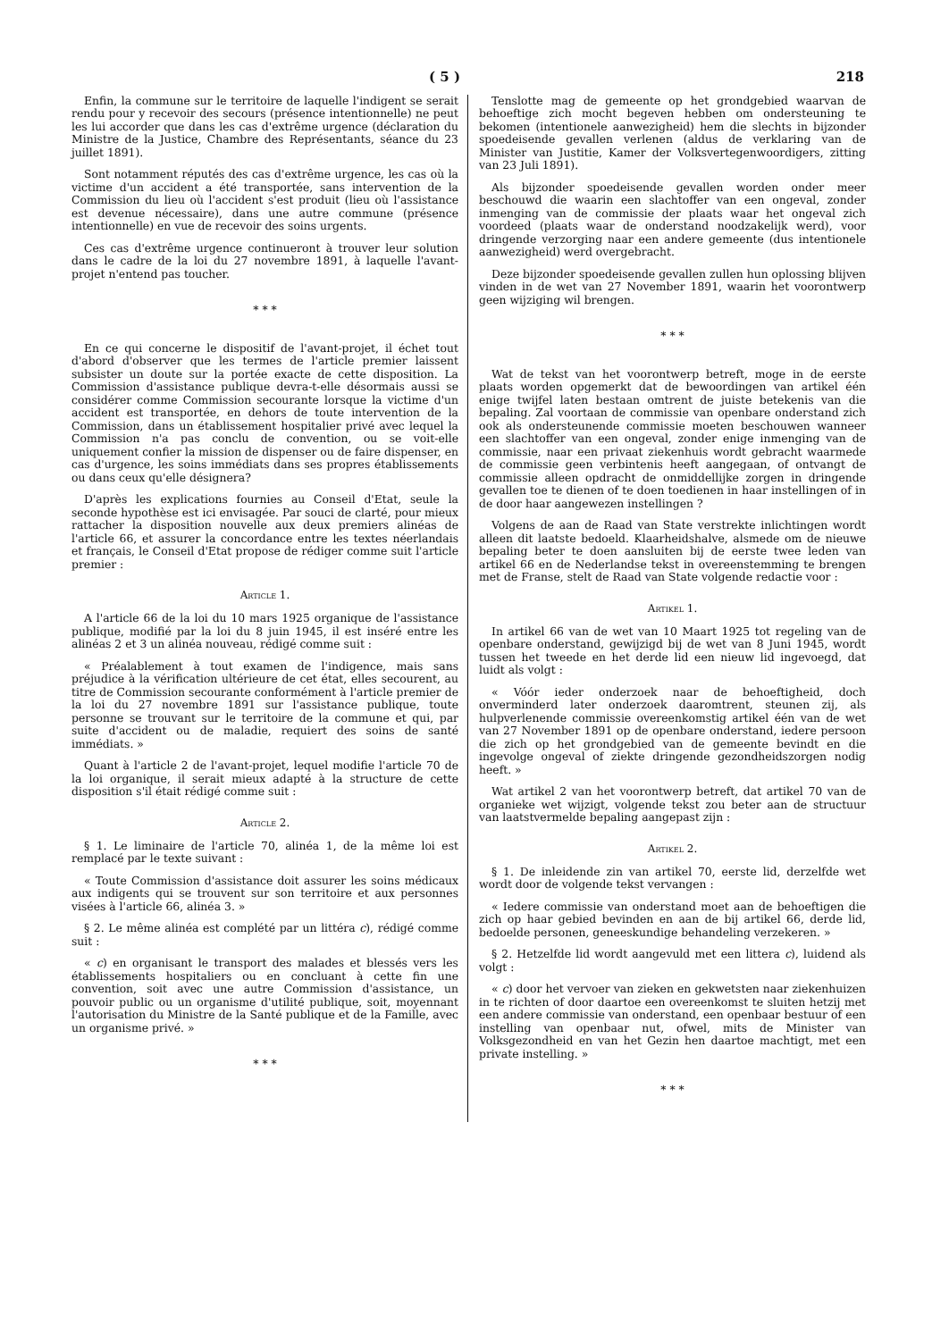( 5 ) 218
Enfin, la commune sur le territoire de laquelle l'indigent se serait rendu pour y recevoir des secours (présence intentionnelle) ne peut les lui accorder que dans les cas d'extrême urgence (déclaration du Ministre de la Justice, Chambre des Représentants, séance du 23 juillet 1891).
Sont notamment réputés des cas d'extrême urgence, les cas où la victime d'un accident a été transportée, sans intervention de la Commission du lieu où l'accident s'est produit (lieu où l'assistance est devenue nécessaire), dans une autre commune (présence intentionnelle) en vue de recevoir des soins urgents.
Ces cas d'extrême urgence continueront à trouver leur solution dans le cadre de la loi du 27 novembre 1891, à laquelle l'avant-projet n'entend pas toucher.
* * *
En ce qui concerne le dispositif de l'avant-projet, il échet tout d'abord d'observer que les termes de l'article premier laissent subsister un doute sur la portée exacte de cette disposition. La Commission d'assistance publique devra-t-elle désormais aussi se considérer comme Commission secourante lorsque la victime d'un accident est transportée, en dehors de toute intervention de la Commission, dans un établissement hospitalier privé avec lequel la Commission n'a pas conclu de convention, ou se voit-elle uniquement confier la mission de dispenser ou de faire dispenser, en cas d'urgence, les soins immédiats dans ses propres établissements ou dans ceux qu'elle désignera?
D'après les explications fournies au Conseil d'Etat, seule la seconde hypothèse est ici envisagée. Par souci de clarté, pour mieux rattacher la disposition nouvelle aux deux premiers alinéas de l'article 66, et assurer la concordance entre les textes néerlandais et français, le Conseil d'Etat propose de rédiger comme suit l'article premier :
Article 1.
A l'article 66 de la loi du 10 mars 1925 organique de l'assistance publique, modifié par la loi du 8 juin 1945, il est inséré entre les alinéas 2 et 3 un alinéa nouveau, rédigé comme suit :
« Préalablement à tout examen de l'indigence, mais sans préjudice à la vérification ultérieure de cet état, elles secourent, au titre de Commission secourante conformément à l'article premier de la loi du 27 novembre 1891 sur l'assistance publique, toute personne se trouvant sur le territoire de la commune et qui, par suite d'accident ou de maladie, requiert des soins de santé immédiats. »
Quant à l'article 2 de l'avant-projet, lequel modifie l'article 70 de la loi organique, il serait mieux adapté à la structure de cette disposition s'il était rédigé comme suit :
Article 2.
§ 1. Le liminaire de l'article 70, alinéa 1, de la même loi est remplacé par le texte suivant :
« Toute Commission d'assistance doit assurer les soins médicaux aux indigents qui se trouvent sur son territoire et aux personnes visées à l'article 66, alinéa 3. »
§ 2. Le même alinéa est complété par un littéra c), rédigé comme suit :
« c) en organisant le transport des malades et blessés vers les établissements hospitaliers ou en concluant à cette fin une convention, soit avec une autre Commission d'assistance, un pouvoir public ou un organisme d'utilité publique, soit, moyennant l'autorisation du Ministre de la Santé publique et de la Famille, avec un organisme privé. »
* * *
Tenslotte mag de gemeente op het grondgebied waarvan de behoeftige zich mocht begeven hebben om ondersteuning te bekomen (intentionele aanwezigheid) hem die slechts in bijzonder spoedeisende gevallen verlenen (aldus de verklaring van de Minister van Justitie, Kamer der Volksvertegenwoordigers, zitting van 23 Juli 1891).
Als bijzonder spoedeisende gevallen worden onder meer beschouwd die waarin een slachtoffer van een ongeval, zonder inmenging van de commissie der plaats waar het ongeval zich voordeed (plaats waar de onderstand noodzakelijk werd), voor dringende verzorging naar een andere gemeente (dus intentionele aanwezigheid) werd overgebracht.
Deze bijzonder spoedeisende gevallen zullen hun oplossing blijven vinden in de wet van 27 November 1891, waarin het voorontwerp geen wijziging wil brengen.
* * *
Wat de tekst van het voorontwerp betreft, moge in de eerste plaats worden opgemerkt dat de bewoordingen van artikel één enige twijfel laten bestaan omtrent de juiste betekenis van die bepaling. Zal voortaan de commissie van openbare onderstand zich ook als ondersteunende commissie moeten beschouwen wanneer een slachtoffer van een ongeval, zonder enige inmenging van de commissie, naar een privaat ziekenhuis wordt gebracht waarmede de commissie geen verbintenis heeft aangegaan, of ontvangt de commissie alleen opdracht de onmiddellijke zorgen in dringende gevallen toe te dienen of te doen toedienen in haar instellingen of in de door haar aangewezen instellingen ?
Volgens de aan de Raad van State verstrekte inlichtingen wordt alleen dit laatste bedoeld. Klaarheidshalve, alsmede om de nieuwe bepaling beter te doen aansluiten bij de eerste twee leden van artikel 66 en de Nederlandse tekst in overeenstemming te brengen met de Franse, stelt de Raad van State volgende redactie voor :
Artikel 1.
In artikel 66 van de wet van 10 Maart 1925 tot regeling van de openbare onderstand, gewijzigd bij de wet van 8 Juni 1945, wordt tussen het tweede en het derde lid een nieuw lid ingevoegd, dat luidt als volgt :
« Vóór ieder onderzoek naar de behoeftigheid, doch onverminderd later onderzoek daaromtrent, steunen zij, als hulpverlenende commissie overeenkomstig artikel één van de wet van 27 November 1891 op de openbare onderstand, iedere persoon die zich op het grondgebied van de gemeente bevindt en die ingevolge ongeval of ziekte dringende gezondheidszorgen nodig heeft. »
Wat artikel 2 van het voorontwerp betreft, dat artikel 70 van de organieke wet wijzigt, volgende tekst zou beter aan de structuur van laatstvermelde bepaling aangepast zijn :
Artikel 2.
§ 1. De inleidende zin van artikel 70, eerste lid, derzelfde wet wordt door de volgende tekst vervangen :
« Iedere commissie van onderstand moet aan de behoeftigen die zich op haar gebied bevinden en aan de bij artikel 66, derde lid, bedoelde personen, geneeskundige behandeling verzekeren. »
§ 2. Hetzelfde lid wordt aangevuld met een littera c), luidend als volgt :
« c) door het vervoer van zieken en gekwetsten naar ziekenhuizen in te richten of door daartoe een overeenkomst te sluiten hetzij met een andere commissie van onderstand, een openbaar bestuur of een instelling van openbaar nut, ofwel, mits de Minister van Volksgezondheid en van het Gezin hen daartoe machtigt, met een private instelling. »
* * *